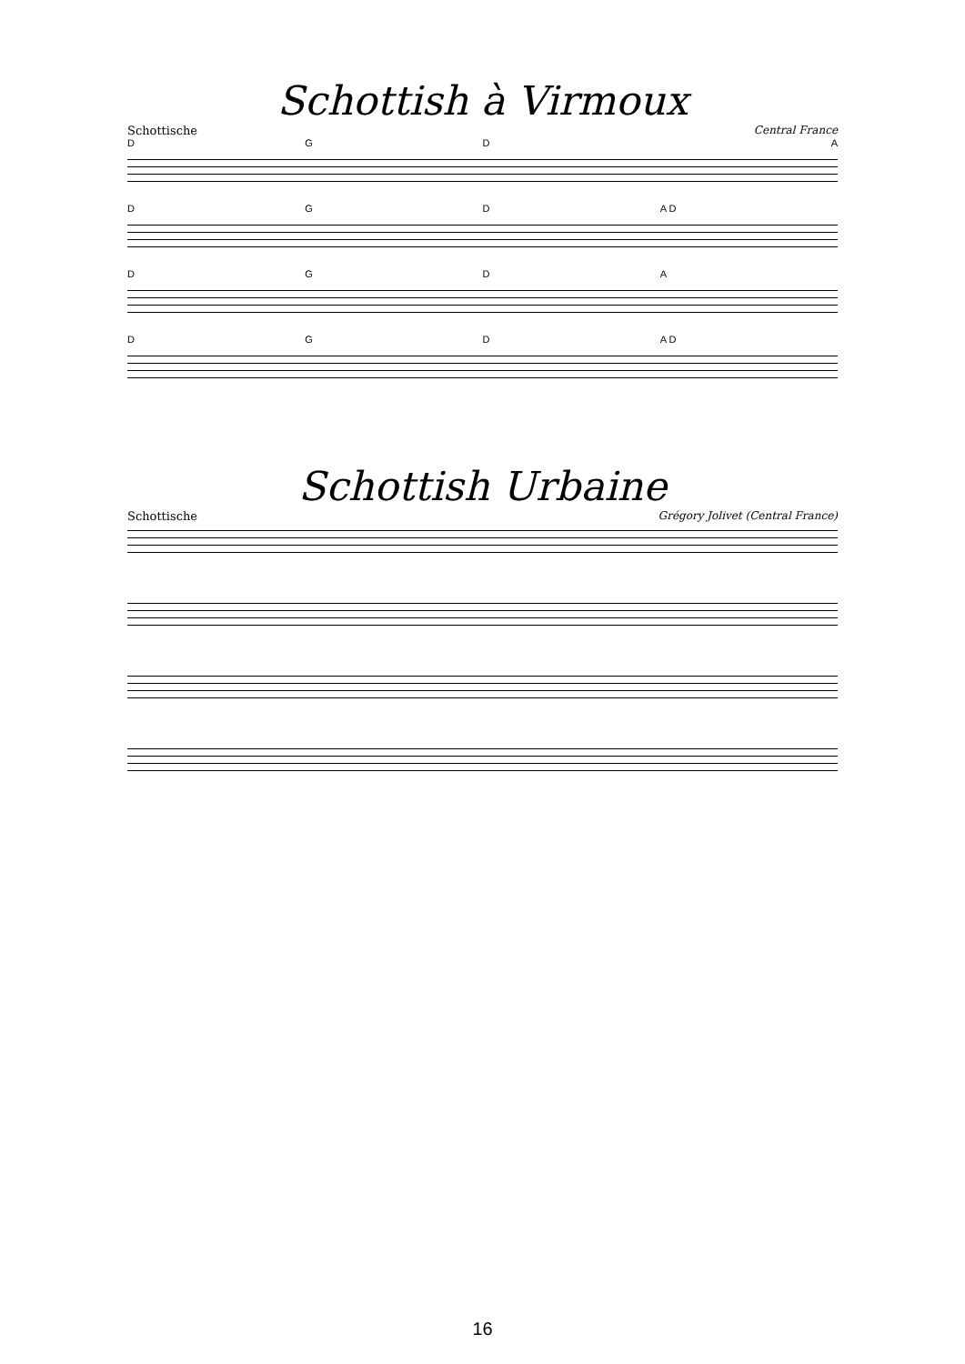Schottish à Virmoux
Schottische Central France
DGDA
DGD A D
DGDA
DGD A D
Schottish Urbaine
Schottische Grégory Jolivet (Central France)
16